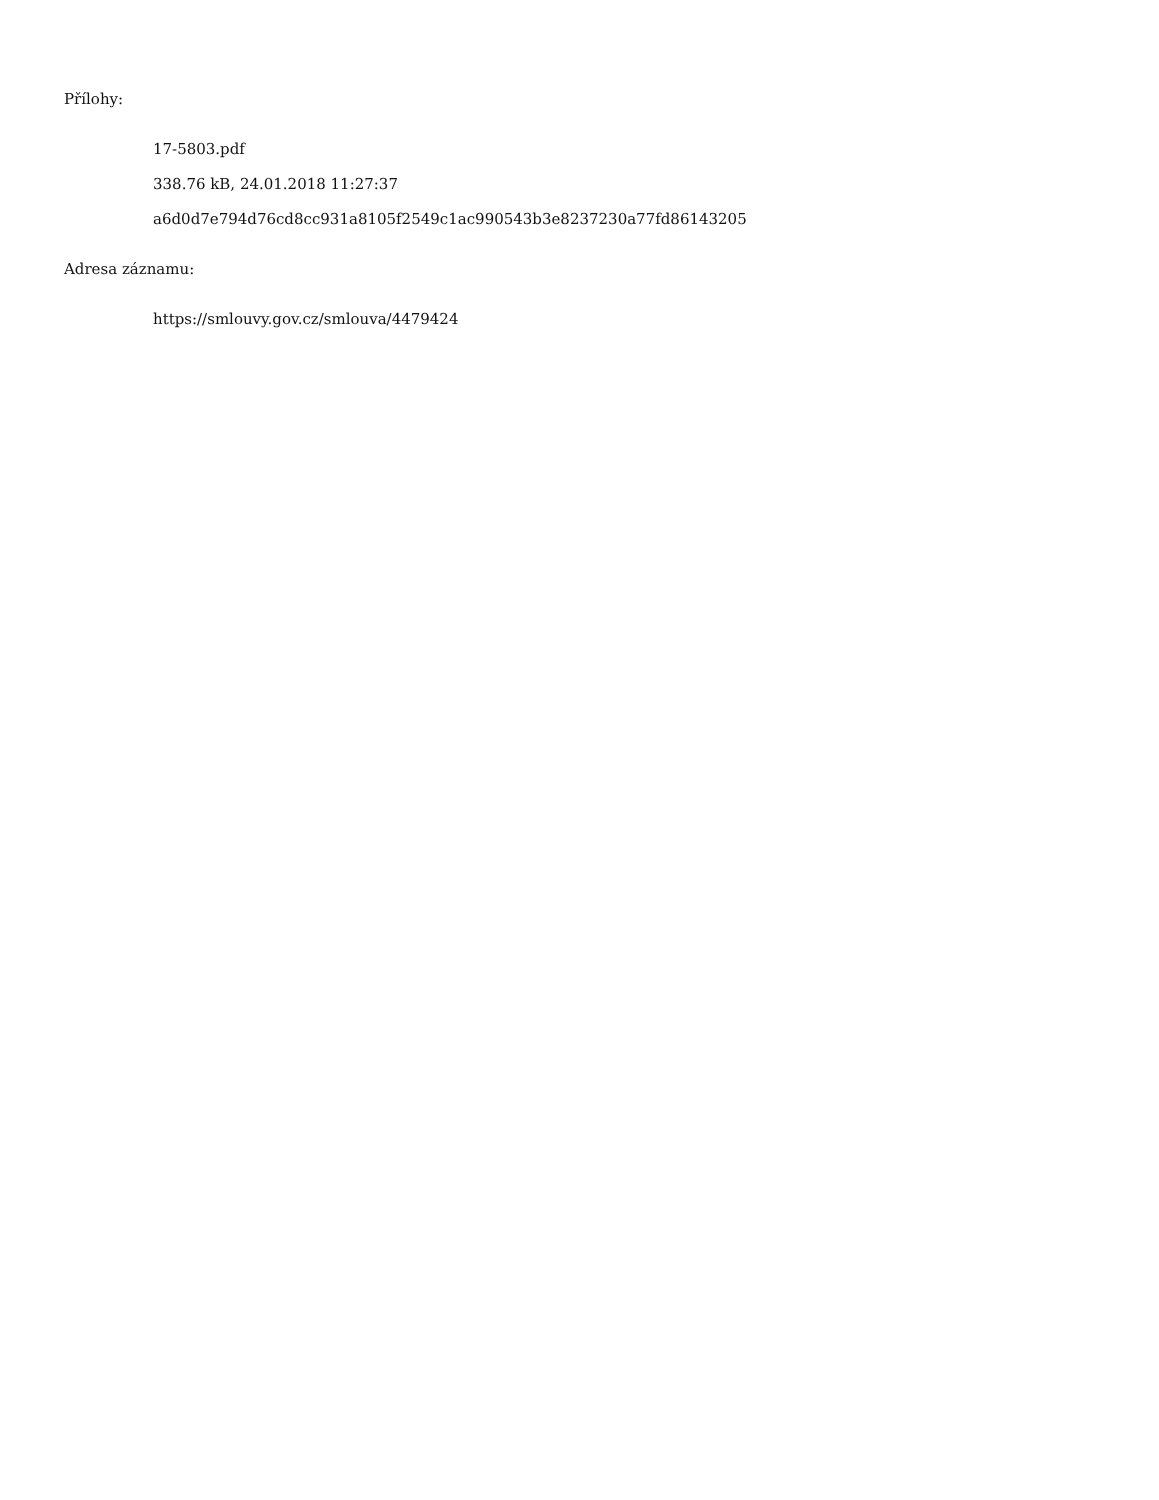Přílohy:
17-5803.pdf
338.76 kB, 24.01.2018 11:27:37
a6d0d7e794d76cd8cc931a8105f2549c1ac990543b3e8237230a77fd86143205
Adresa záznamu:
https://smlouvy.gov.cz/smlouva/4479424